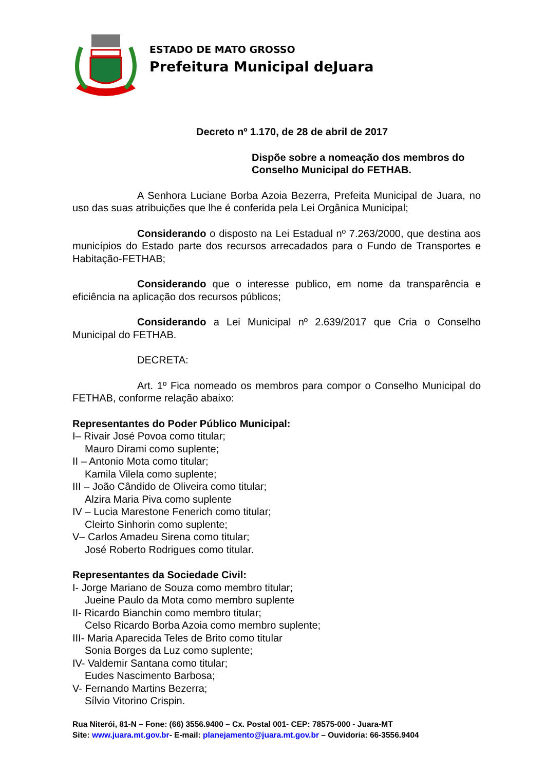ESTADO DE MATO GROSSO
Prefeitura Municipal deJuara
Decreto nº 1.170, de 28 de abril de 2017
Dispõe sobre a nomeação dos membros do Conselho Municipal do FETHAB.
A Senhora Luciane Borba Azoia Bezerra, Prefeita Municipal de Juara, no uso das suas atribuições que lhe é conferida pela Lei Orgânica Municipal;
Considerando o disposto na Lei Estadual nº 7.263/2000, que destina aos municípios do Estado parte dos recursos arrecadados para o Fundo de Transportes e Habitação-FETHAB;
Considerando que o interesse publico, em nome da transparência e eficiência na aplicação dos recursos públicos;
Considerando a Lei Municipal nº 2.639/2017 que Cria o Conselho Municipal do FETHAB.
DECRETA:
Art. 1º Fica nomeado os membros para compor o Conselho Municipal do FETHAB, conforme relação abaixo:
Representantes do Poder Público Municipal:
I– Rivair José Povoa como titular;
Mauro Dirami como suplente;
II – Antonio Mota como titular;
Kamila Vilela como suplente;
III – João Cândido de Oliveira como titular;
Alzira Maria Piva como suplente
IV – Lucia Marestone Fenerich como titular;
Cleirto Sinhorin como suplente;
V– Carlos Amadeu Sirena como titular;
José Roberto Rodrigues como titular.
Representantes da Sociedade Civil:
I- Jorge Mariano de Souza como membro titular;
Jueine Paulo da Mota como membro suplente
II- Ricardo Bianchin como membro titular;
Celso Ricardo Borba Azoia como membro suplente;
III- Maria Aparecida Teles de Brito como titular
Sonia Borges da Luz como suplente;
IV- Valdemir Santana como titular;
Eudes Nascimento Barbosa;
V- Fernando Martins Bezerra;
Sílvio Vitorino Crispin.
Rua Niterói, 81-N – Fone: (66) 3556.9400 – Cx. Postal 001- CEP: 78575-000 - Juara-MT
Site: www.juara.mt.gov.br- E-mail: planejamento@juara.mt.gov.br – Ouvidoria: 66-3556.9404